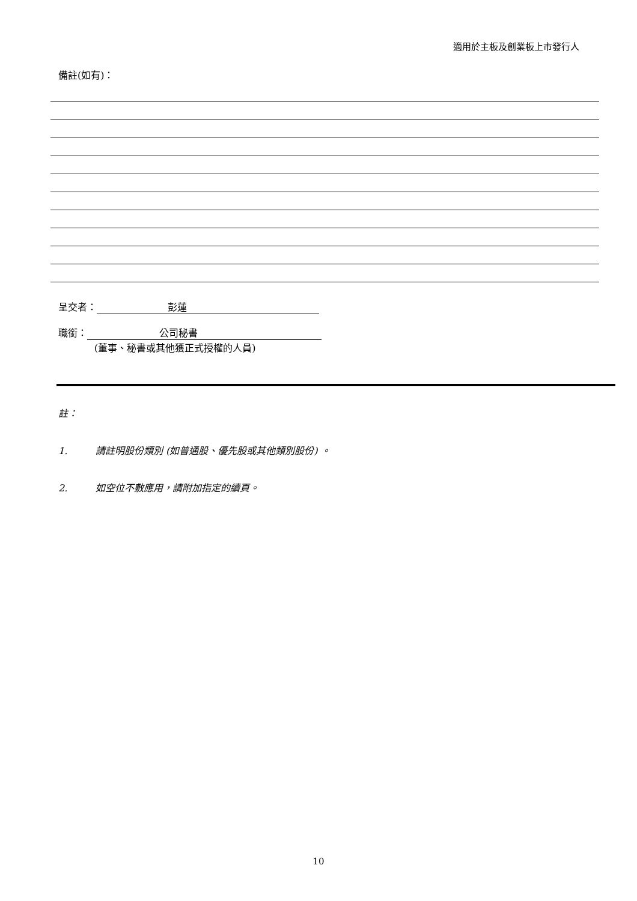適用於主板及創業板上市發行人
備註(如有)：
呈交者： 彭蓮
職銜： 公司秘書
(董事、秘書或其他獲正式授權的人員)
註：
1. 請註明股份類別 (如普通股、優先股或其他類別股份) 。
2. 如空位不敷應用，請附加指定的續頁。
10